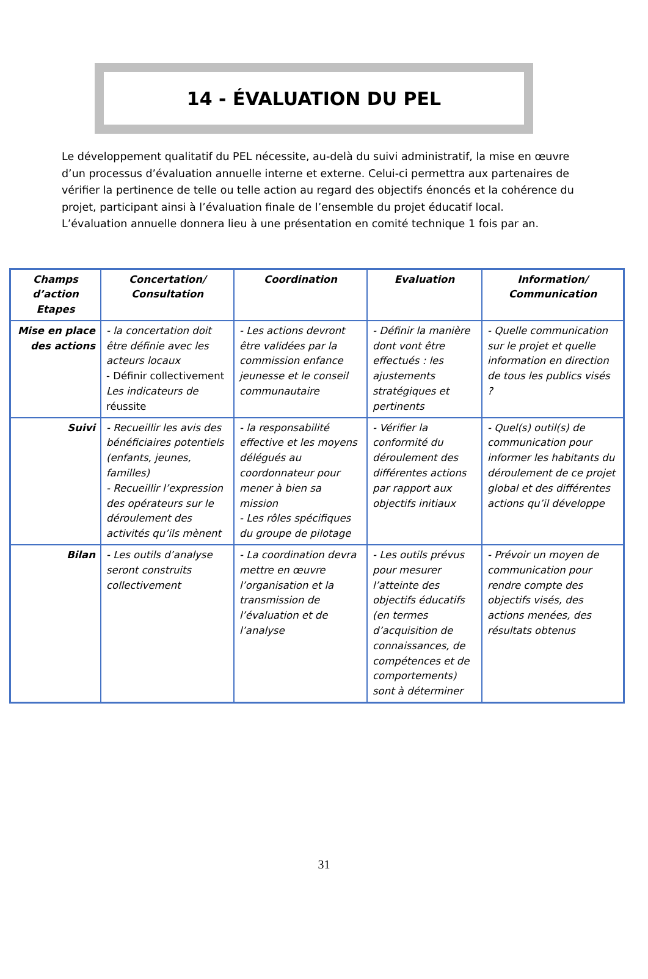14 - ÉVALUATION DU PEL
Le développement qualitatif du PEL nécessite, au-delà du suivi administratif, la mise en œuvre d’un processus d’évaluation annuelle interne et externe. Celui-ci permettra aux partenaires de vérifier la pertinence de telle ou telle action au regard des objectifs énoncés et la cohérence du projet, participant ainsi à l’évaluation finale de l’ensemble du projet éducatif local.
L’évaluation annuelle donnera lieu à une présentation en comité technique 1 fois par an.
| Champs d’action Etapes | Concertation/ Consultation | Coordination | Evaluation | Information/ Communication |
| --- | --- | --- | --- | --- |
| Mise en place des actions | - la concertation doit être définie avec les acteurs locaux - Définir collectivement Les indicateurs de réussite | - Les actions devront être validées par la commission enfance jeunesse et le conseil communautaire | - Définir la manière dont vont être effectués : les ajustements stratégiques et pertinents | - Quelle communication sur le projet et quelle information en direction de tous les publics visés ? |
| Suivi | - Recueillir les avis des bénéficiaires potentiels (enfants, jeunes, familles) - Recueillir l’expression des opérateurs sur le déroulement des activités qu’ils mènent | - la responsabilité effective et les moyens délégués au coordonnateur pour mener à bien sa mission - Les rôles spécifiques du groupe de pilotage | - Vérifier la conformité du déroulement des différentes actions par rapport aux objectifs initiaux | - Quel(s) outil(s) de communication pour informer les habitants du déroulement de ce projet global et des différentes actions qu’il développe |
| Bilan | - Les outils d’analyse seront construits collectivement | - La coordination devra mettre en œuvre l’organisation et la transmission de l’évaluation et de l’analyse | - Les outils prévus pour mesurer l’atteinte des objectifs éducatifs (en termes d’acquisition de connaissances, de compétences et de comportements) sont à déterminer | - Prévoir un moyen de communication pour rendre compte des objectifs visés, des actions menées, des résultats obtenus |
31